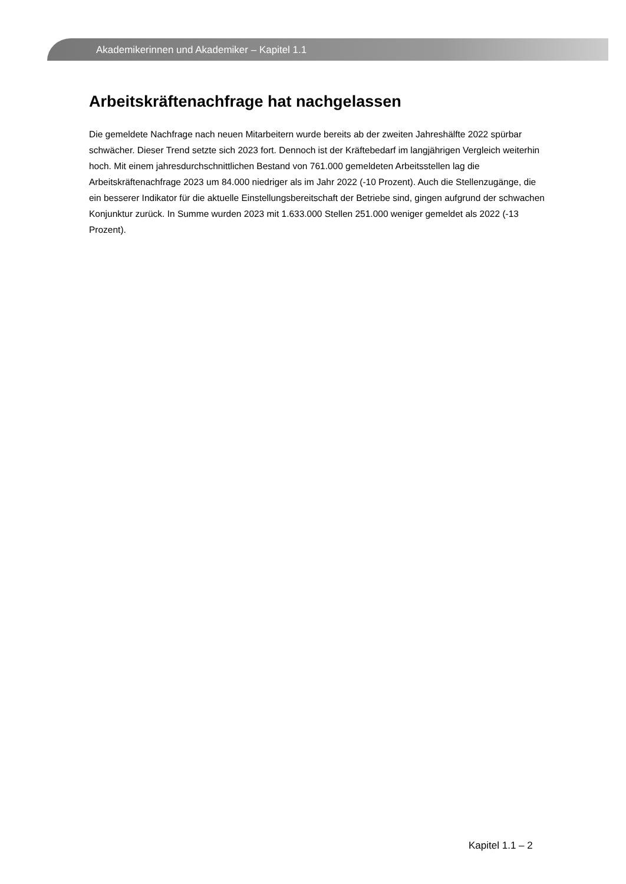Akademikerinnen und Akademiker – Kapitel 1.1
Arbeitskräftenachfrage hat nachgelassen
Die gemeldete Nachfrage nach neuen Mitarbeitern wurde bereits ab der zweiten Jahreshälfte 2022 spürbar schwächer. Dieser Trend setzte sich 2023 fort. Dennoch ist der Kräftebedarf im langjährigen Vergleich weiterhin hoch. Mit einem jahresdurchschnittlichen Bestand von 761.000 gemeldeten Arbeitsstellen lag die Arbeitskräftenachfrage 2023 um 84.000 niedriger als im Jahr 2022 (-10 Prozent). Auch die Stellenzugänge, die ein besserer Indikator für die aktuelle Einstellungsbereitschaft der Betriebe sind, gingen aufgrund der schwachen Konjunktur zurück. In Summe wurden 2023 mit 1.633.000 Stellen 251.000 weniger gemeldet als 2022 (-13 Prozent).
Kapitel 1.1 – 2